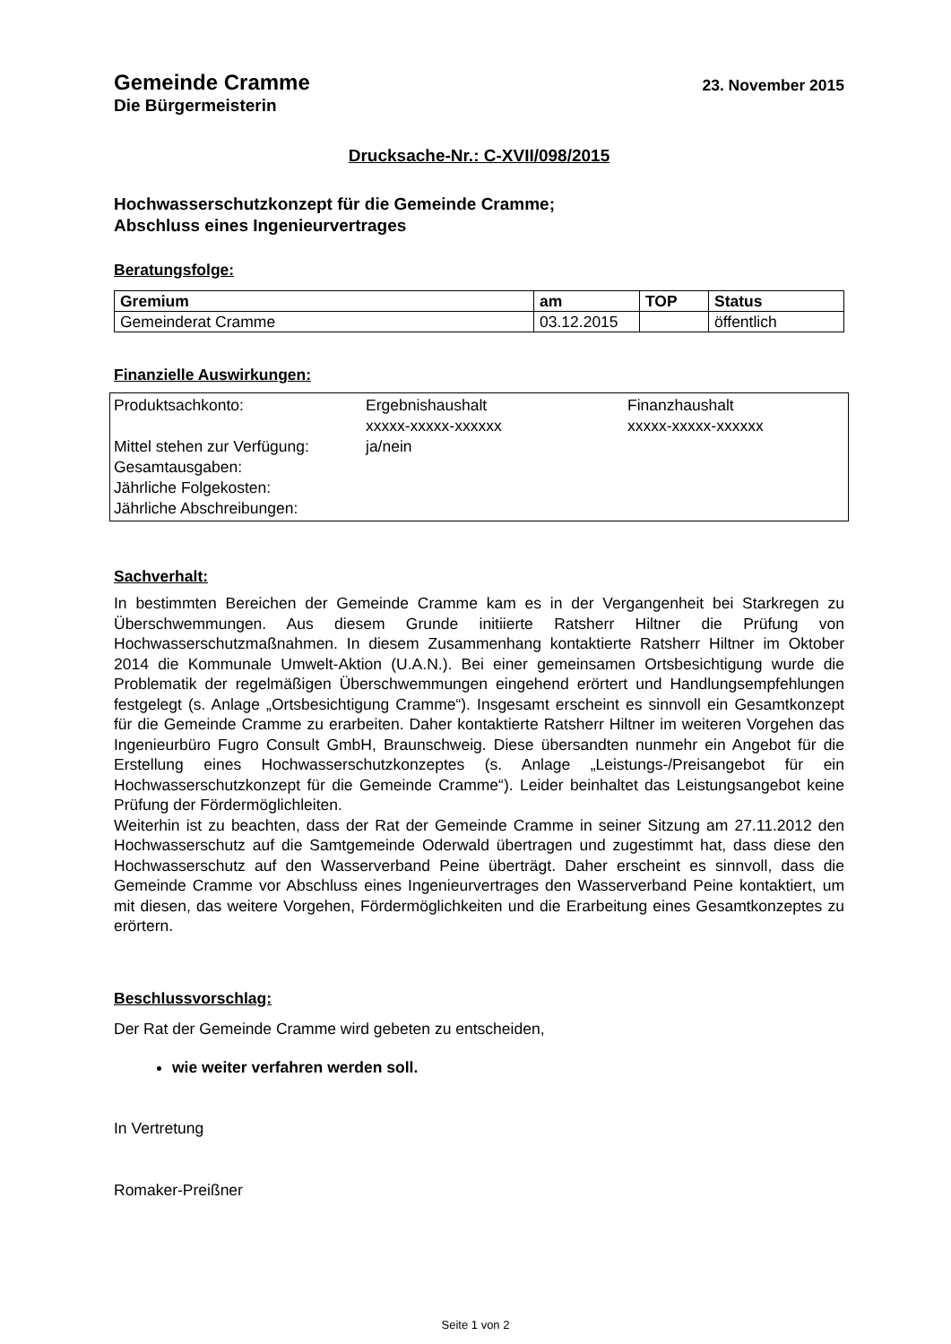Gemeinde Cramme
23. November 2015
Die Bürgermeisterin
Drucksache-Nr.: C-XVII/098/2015
Hochwasserschutzkonzept für die Gemeinde Cramme;
Abschluss eines Ingenieurvertrages
Beratungsfolge:
| Gremium | am | TOP | Status |
| --- | --- | --- | --- |
| Gemeinderat Cramme | 03.12.2015 | | öffentlich |
Finanzielle Auswirkungen:
| Produktsachkonto: | Ergebnishaushalt xxxxx-xxxxx-xxxxxx | Finanzhaushalt xxxxx-xxxxx-xxxxxx |
| Mittel stehen zur Verfügung: | ja/nein | |
| Gesamtausgaben: | | |
| Jährliche Folgekosten: | | |
| Jährliche Abschreibungen: | | |
Sachverhalt:
In bestimmten Bereichen der Gemeinde Cramme kam es in der Vergangenheit bei Starkregen zu Überschwemmungen. Aus diesem Grunde initiierte Ratsherr Hiltner die Prüfung von Hochwasserschutzmaßnahmen. In diesem Zusammenhang kontaktierte Ratsherr Hiltner im Oktober 2014 die Kommunale Umwelt-Aktion (U.A.N.). Bei einer gemeinsamen Ortsbesichtigung wurde die Problematik der regelmäßigen Überschwemmungen eingehend erörtert und Handlungsempfehlungen festgelegt (s. Anlage „Ortsbesichtigung Cramme“). Insgesamt erscheint es sinnvoll ein Gesamtkonzept für die Gemeinde Cramme zu erarbeiten. Daher kontaktierte Ratsherr Hiltner im weiteren Vorgehen das Ingenieurbüro Fugro Consult GmbH, Braunschweig. Diese übersandten nunmehr ein Angebot für die Erstellung eines Hochwasserschutzkonzeptes (s. Anlage „Leistungs-/Preisangebot für ein Hochwasserschutzkonzept für die Gemeinde Cramme“). Leider beinhaltet das Leistungsangebot keine Prüfung der Fördermöglichleiten.
Weiterhin ist zu beachten, dass der Rat der Gemeinde Cramme in seiner Sitzung am 27.11.2012 den Hochwasserschutz auf die Samtgemeinde Oderwald übertragen und zugestimmt hat, dass diese den Hochwasserschutz auf den Wasserverband Peine überträgt. Daher erscheint es sinnvoll, dass die Gemeinde Cramme vor Abschluss eines Ingenieurvertrages den Wasserverband Peine kontaktiert, um mit diesen, das weitere Vorgehen, Fördermöglichkeiten und die Erarbeitung eines Gesamtkonzeptes zu erörtern.
Beschlussvorschlag:
Der Rat der Gemeinde Cramme wird gebeten zu entscheiden,
wie weiter verfahren werden soll.
In Vertretung
Romaker-Preißner
Seite 1 von 2